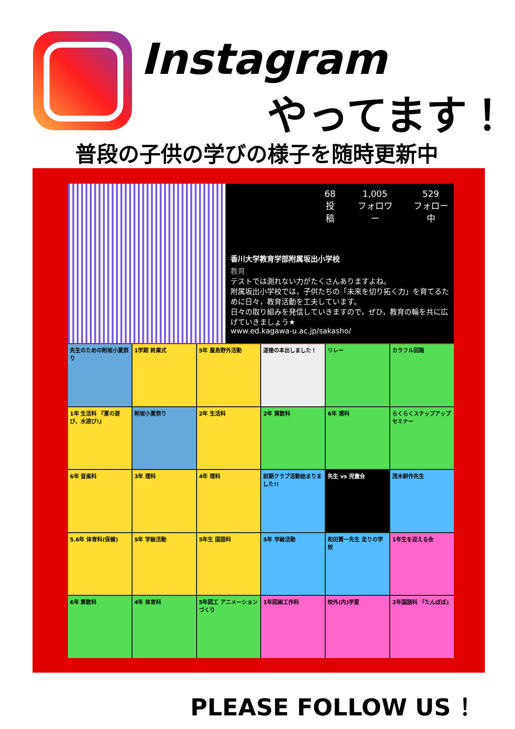Instagram
やってます！
普段の子供の学びの様子を随時更新中
68
投稿
1,005
フォロワー
529
フォロー中
香川大学教育学部附属坂出小学校
教育
テストでは測れない力がたくさんありますよね。
附属坂出小学校では，子供たちの「未来を切り拓く力」を育てるために日々，教育活動を工夫しています。
日々の取り組みを発信していきますので，ぜひ，教育の輪を共に広げていきましょう★
www.ed.kagawa-u.ac.jp/sakasho/
先生のための附坂小夏祭り
1学期 終業式
5年 屋島野外活動
道徳の本出しました！
リレー
カラフル回路
1年 生活科 『夏の遊び、水遊び!』
附坂小夏祭り
2年 生活科
2年 算数科
6年 理科
らくらくステップアップセミナー
6年 音楽科
3年 理科
4年 理科
前期クラブ活動始まりました!!
先生 vs 児童会
茂木耕作先生
5.6年 体育科(保健)
5年 学級活動
5年生 国語科
5年 学級活動
和田賢一先生 走りの学校
1年生を迎える会
6年 算数科
4年 体育科
5年図工 アニメーションづくり
1年図画工作科
校外(内)学習
2年国語科 『たんぽぽ』
PLEASE FOLLOW US ！